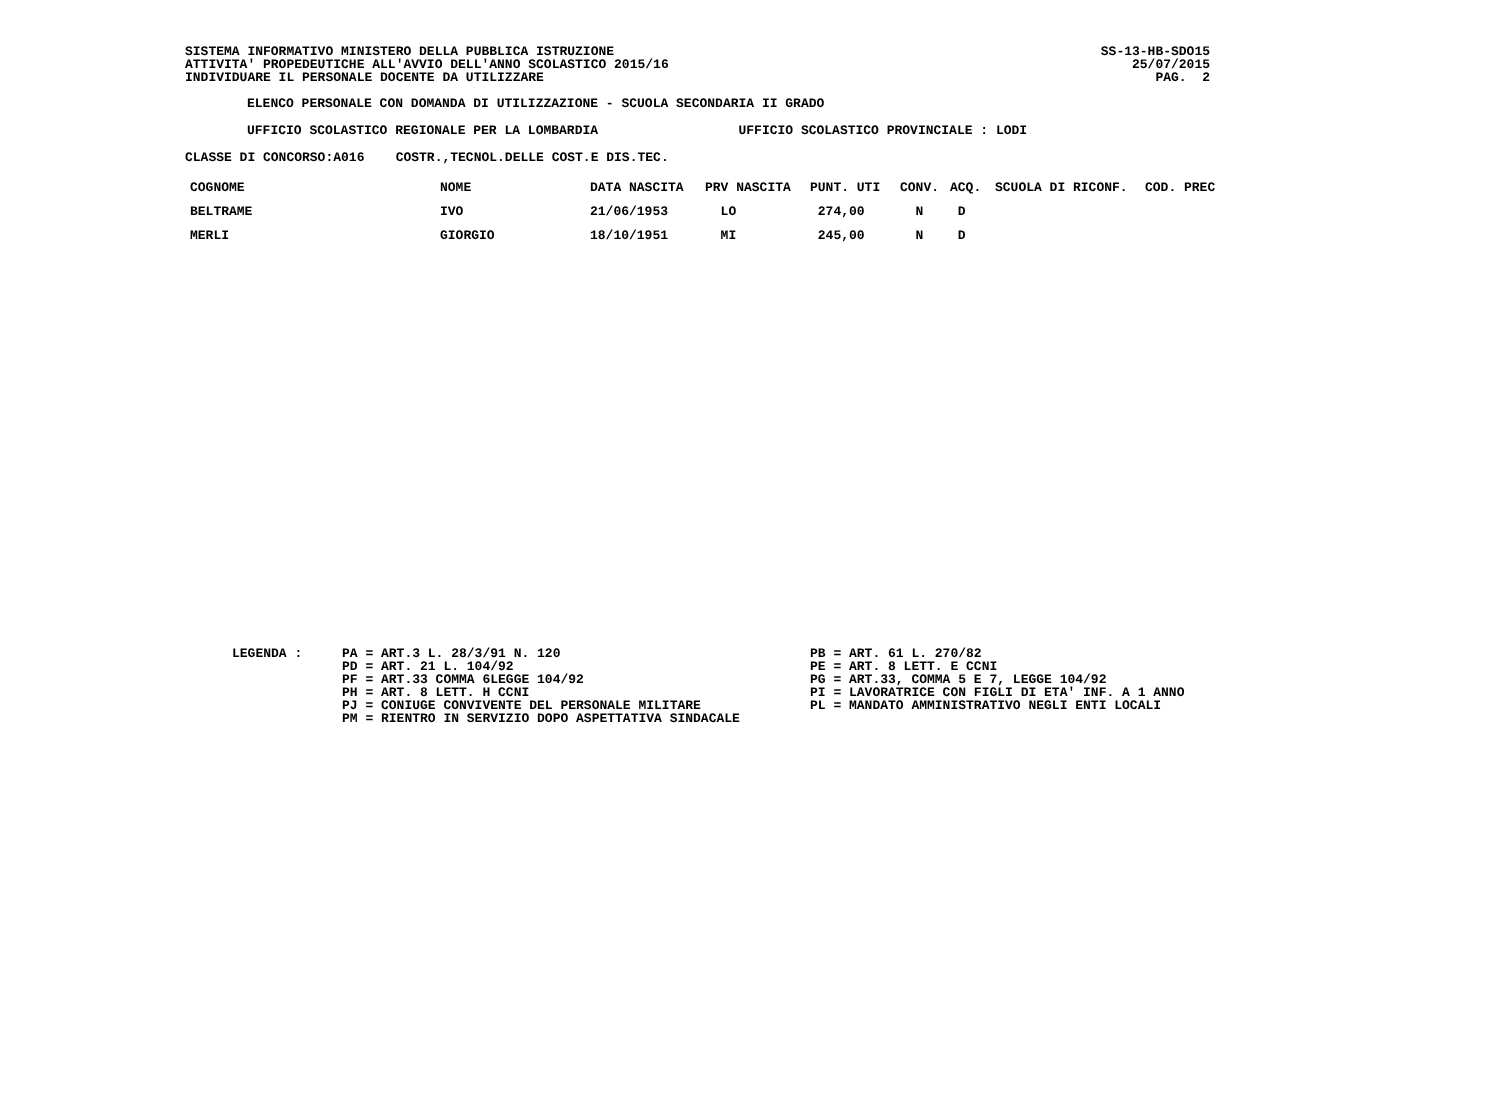SISTEMA INFORMATIVO MINISTERO DELLA PUBBLICA ISTRUZIONE
ATTIVITA' PROPEDEUTICHE ALL'AVVIO DELL'ANNO SCOLASTICO 2015/16
INDIVIDUARE IL PERSONALE DOCENTE DA UTILIZZARE
SS-13-HB-SDO15
25/07/2015
PAG. 2
ELENCO PERSONALE CON DOMANDA DI UTILIZZAZIONE - SCUOLA SECONDARIA II GRADO
UFFICIO SCOLASTICO REGIONALE PER LA LOMBARDIA UFFICIO SCOLASTICO PROVINCIALE : LODI
CLASSE DI CONCORSO:A016 COSTR.,TECNOL.DELLE COST.E DIS.TEC.
| COGNOME | NOME | DATA NASCITA | PRV NASCITA | PUNT. UTI | CONV. | ACQ. | SCUOLA DI RICONF. | COD. PREC |
| --- | --- | --- | --- | --- | --- | --- | --- | --- |
| BELTRAME | IVO | 21/06/1953 | LO | 274,00 | N | D | | |
| MERLI | GIORGIO | 18/10/1951 | MI | 245,00 | N | D | | |
LEGENDA :
PA = ART.3 L. 28/3/91 N. 120
PD = ART. 21 L. 104/92
PF = ART.33 COMMA 6LEGGE 104/92
PH = ART. 8 LETT. H CCNI
PJ = CONIUGE CONVIVENTE DEL PERSONALE MILITARE
PM = RIENTRO IN SERVIZIO DOPO ASPETTATIVA SINDACALE
PB = ART. 61 L. 270/82
PE = ART. 8 LETT. E CCNI
PG = ART.33, COMMA 5 E 7, LEGGE 104/92
PI = LAVORATRICE CON FIGLI DI ETA' INF. A 1 ANNO
PL = MANDATO AMMINISTRATIVO NEGLI ENTI LOCALI